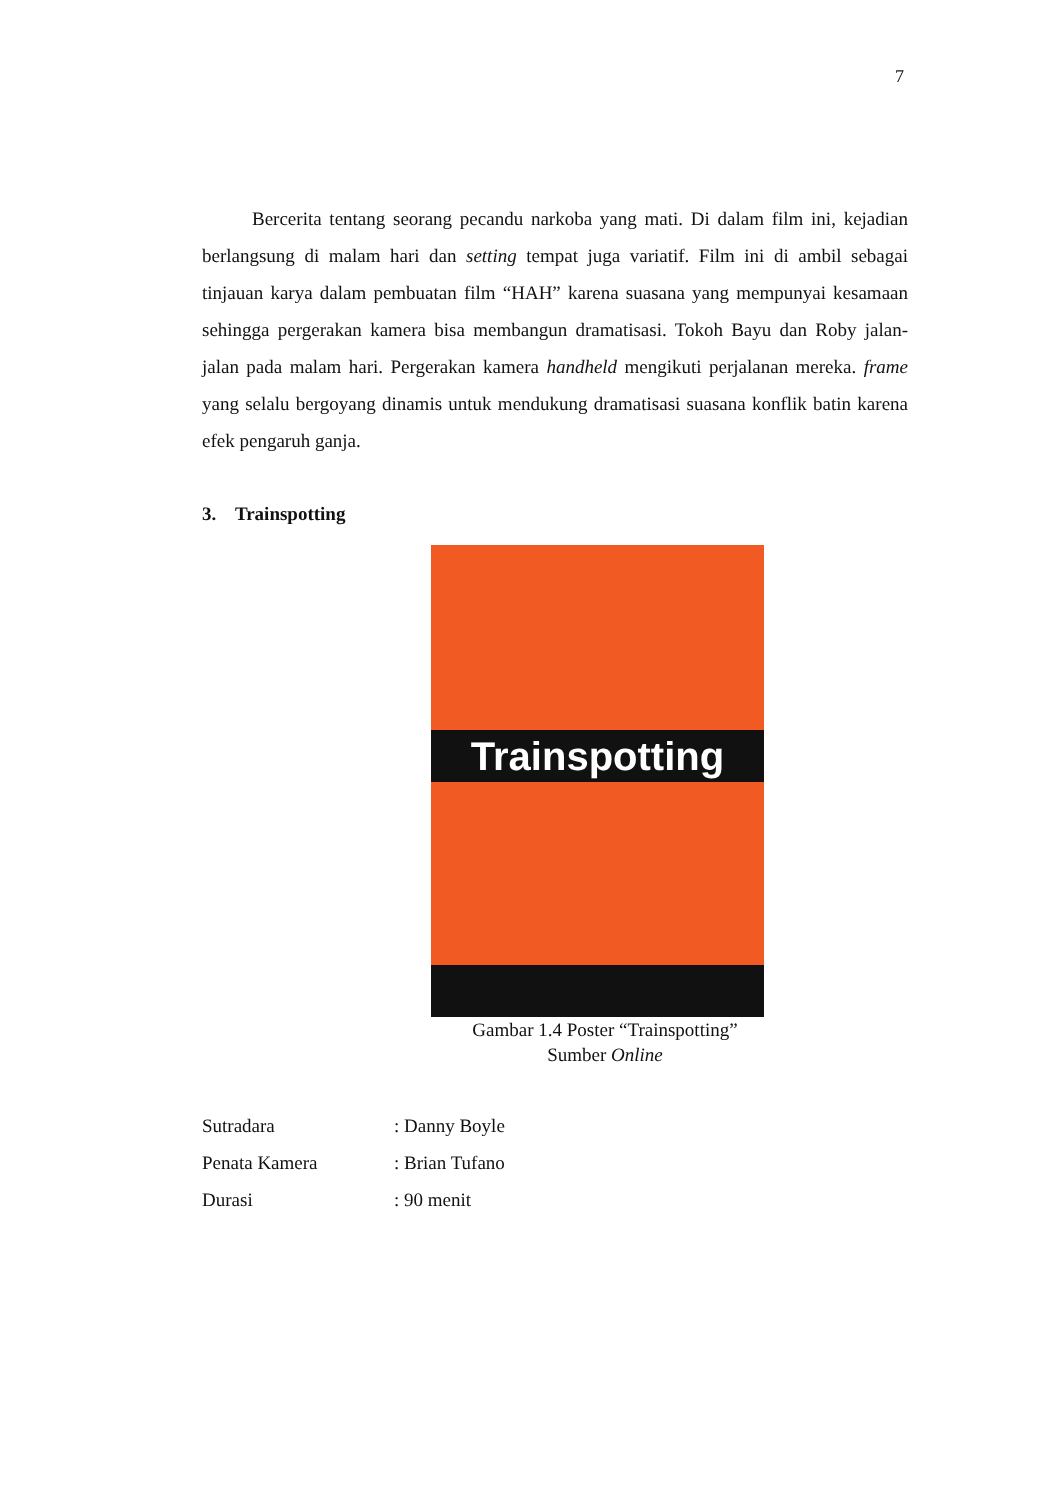7
Bercerita tentang seorang pecandu narkoba yang mati. Di dalam film ini, kejadian berlangsung di malam hari dan setting tempat juga variatif. Film ini di ambil sebagai tinjauan karya dalam pembuatan film “HAH” karena suasana yang mempunyai kesamaan sehingga pergerakan kamera bisa membangun dramatisasi. Tokoh Bayu dan Roby jalan-jalan pada malam hari. Pergerakan kamera handheld mengikuti perjalanan mereka. frame yang selalu bergoyang dinamis untuk mendukung dramatisasi suasana konflik batin karena efek pengaruh ganja.
3. Trainspotting
Trainspotting
Gambar 1.4 Poster “Trainspotting”
Sumber Online
| Sutradara | : Danny Boyle |
| Penata Kamera | : Brian Tufano |
| Durasi | : 90 menit |